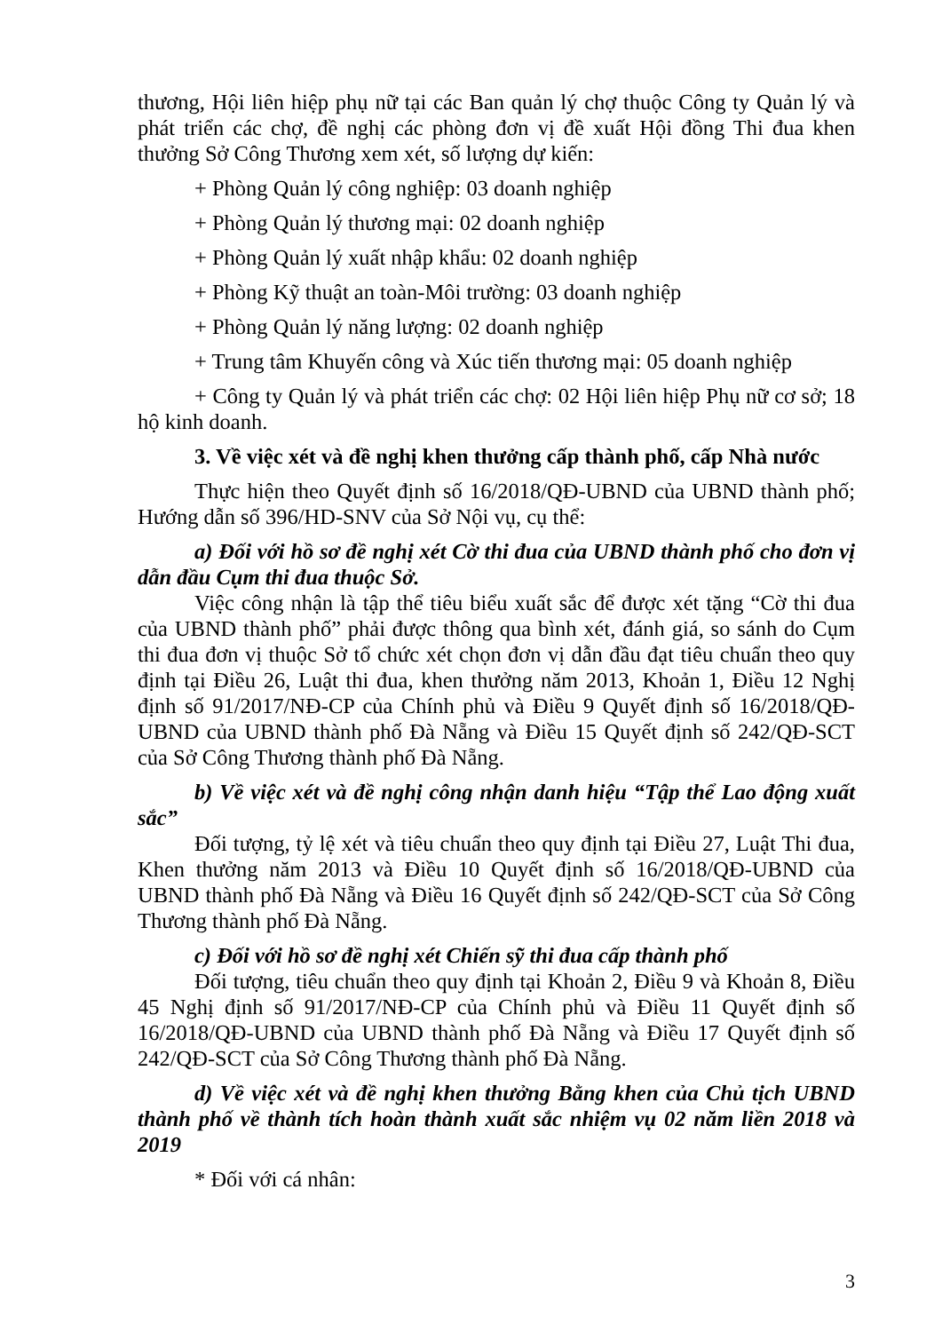thương, Hội liên hiệp phụ nữ tại các Ban quản lý chợ thuộc Công ty Quản lý và phát triển các chợ, đề nghị các phòng đơn vị đề xuất Hội đồng Thi đua khen thưởng Sở Công Thương xem xét, số lượng dự kiến:
+ Phòng Quản lý công nghiệp: 03 doanh nghiệp
+ Phòng Quản lý thương mại: 02 doanh nghiệp
+ Phòng Quản lý xuất nhập khẩu: 02 doanh nghiệp
+ Phòng Kỹ thuật an toàn-Môi trường: 03 doanh nghiệp
+ Phòng Quản lý năng lượng: 02 doanh nghiệp
+ Trung tâm Khuyến công và Xúc tiến thương mại: 05 doanh nghiệp
+ Công ty Quản lý và phát triển các chợ: 02 Hội liên hiệp Phụ nữ cơ sở; 18 hộ kinh doanh.
3. Về việc xét và đề nghị khen thưởng cấp thành phố, cấp Nhà nước
Thực hiện theo Quyết định số 16/2018/QĐ-UBND của UBND thành phố; Hướng dẫn số 396/HD-SNV của Sở Nội vụ, cụ thể:
a) Đối với hồ sơ đề nghị xét Cờ thi đua của UBND thành phố cho đơn vị dẫn đầu Cụm thi đua thuộc Sở.
Việc công nhận là tập thể tiêu biểu xuất sắc để được xét tặng “Cờ thi đua của UBND thành phố” phải được thông qua bình xét, đánh giá, so sánh do Cụm thi đua đơn vị thuộc Sở tổ chức xét chọn đơn vị dẫn đầu đạt tiêu chuẩn theo quy định tại Điều 26, Luật thi đua, khen thưởng năm 2013, Khoản 1, Điều 12 Nghị định số 91/2017/NĐ-CP của Chính phủ và Điều 9 Quyết định số 16/2018/QĐ-UBND của UBND thành phố Đà Nẵng và Điều 15 Quyết định số 242/QĐ-SCT của Sở Công Thương thành phố Đà Nẵng.
b) Về việc xét và đề nghị công nhận danh hiệu “Tập thể Lao động xuất sắc”
Đối tượng, tỷ lệ xét và tiêu chuẩn theo quy định tại Điều 27, Luật Thi đua, Khen thưởng năm 2013 và Điều 10 Quyết định số 16/2018/QĐ-UBND của UBND thành phố Đà Nẵng và Điều 16 Quyết định số 242/QĐ-SCT của Sở Công Thương thành phố Đà Nẵng.
c) Đối với hồ sơ đề nghị xét Chiến sỹ thi đua cấp thành phố
Đối tượng, tiêu chuẩn theo quy định tại Khoản 2, Điều 9 và Khoản 8, Điều 45 Nghị định số 91/2017/NĐ-CP của Chính phủ và Điều 11 Quyết định số 16/2018/QĐ-UBND của UBND thành phố Đà Nẵng và Điều 17 Quyết định số 242/QĐ-SCT của Sở Công Thương thành phố Đà Nẵng.
d) Về việc xét và đề nghị khen thưởng Bằng khen của Chủ tịch UBND thành phố về thành tích hoàn thành xuất sắc nhiệm vụ 02 năm liền 2018 và 2019
* Đối với cá nhân:
3